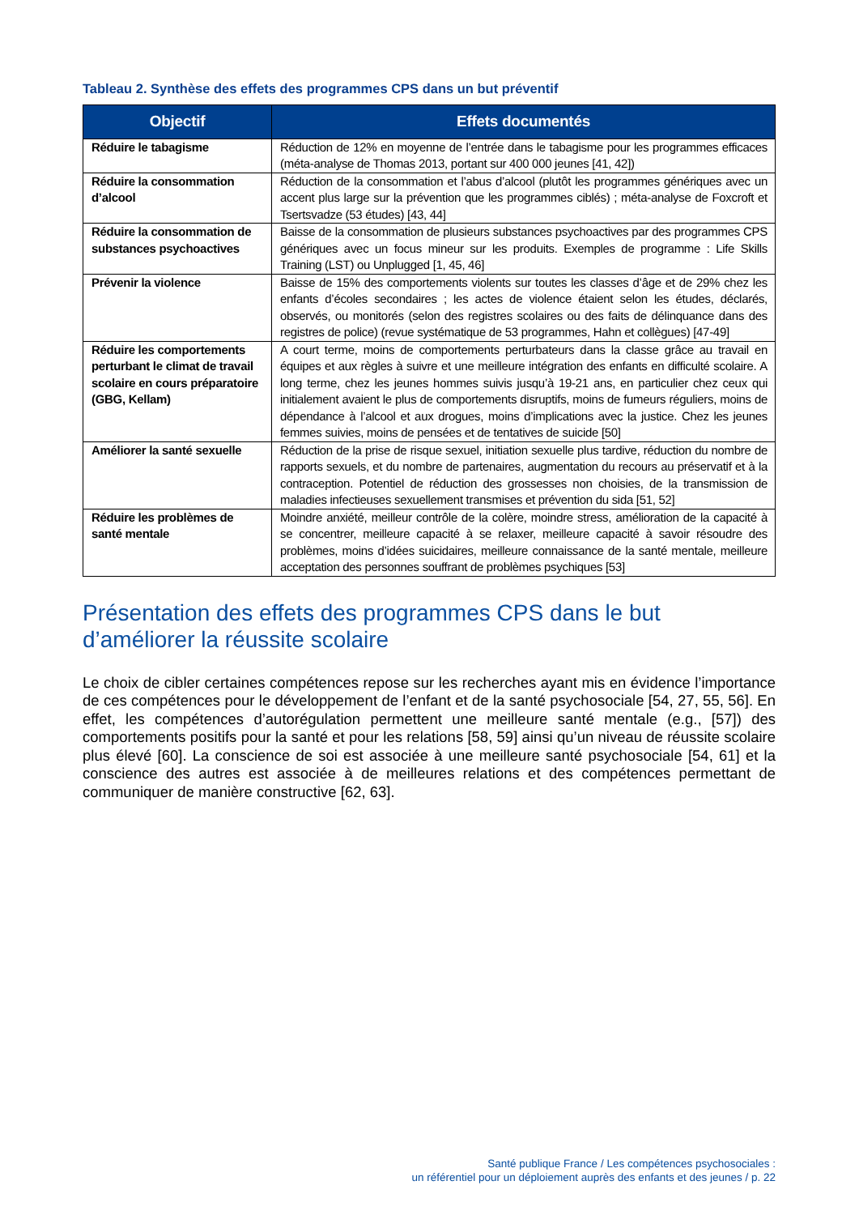Tableau 2. Synthèse des effets des programmes CPS dans un but préventif
| Objectif | Effets documentés |
| --- | --- |
| Réduire le tabagisme | Réduction de 12% en moyenne de l’entrée dans le tabagisme pour les programmes efficaces (méta-analyse de Thomas 2013, portant sur 400 000 jeunes [41, 42]) |
| Réduire la consommation d’alcool | Réduction de la consommation et l’abus d’alcool (plutôt les programmes génériques avec un accent plus large sur la prévention que les programmes ciblés) ; méta-analyse de Foxcroft et Tsertsvadze (53 études) [43, 44] |
| Réduire la consommation de substances psychoactives | Baisse de la consommation de plusieurs substances psychoactives par des programmes CPS génériques avec un focus mineur sur les produits. Exemples de programme : Life Skills Training (LST) ou Unplugged [1, 45, 46] |
| Prévenir la violence | Baisse de 15% des comportements violents sur toutes les classes d’âge et de 29% chez les enfants d’écoles secondaires ; les actes de violence étaient selon les études, déclarés, observés, ou monitorés (selon des registres scolaires ou des faits de délinquance dans des registres de police) (revue systématique de 53 programmes, Hahn et collègues) [47-49] |
| Réduire les comportements perturbant le climat de travail scolaire en cours préparatoire (GBG, Kellam) | A court terme, moins de comportements perturbateurs dans la classe grâce au travail en équipes et aux règles à suivre et une meilleure intégration des enfants en difficulté scolaire. A long terme, chez les jeunes hommes suivis jusqu’à 19-21 ans, en particulier chez ceux qui initialement avaient le plus de comportements disruptifs, moins de fumeurs réguliers, moins de dépendance à l’alcool et aux drogues, moins d’implications avec la justice. Chez les jeunes femmes suivies, moins de pensées et de tentatives de suicide [50] |
| Améliorer la santé sexuelle | Réduction de la prise de risque sexuel, initiation sexuelle plus tardive, réduction du nombre de rapports sexuels, et du nombre de partenaires, augmentation du recours au préservatif et à la contraception. Potentiel de réduction des grossesses non choisies, de la transmission de maladies infectieuses sexuellement transmises et prévention du sida [51, 52] |
| Réduire les problèmes de santé mentale | Moindre anxiété, meilleur contrôle de la colère, moindre stress, amélioration de la capacité à se concentrer, meilleure capacité à se relaxer, meilleure capacité à savoir résoudre des problèmes, moins d’idées suicidaires, meilleure connaissance de la santé mentale, meilleure acceptation des personnes souffrant de problèmes psychiques [53] |
Présentation des effets des programmes CPS dans le but d’améliorer la réussite scolaire
Le choix de cibler certaines compétences repose sur les recherches ayant mis en évidence l’importance de ces compétences pour le développement de l’enfant et de la santé psychosociale [54, 27, 55, 56]. En effet, les compétences d’autorégulation permettent une meilleure santé mentale (e.g., [57]) des comportements positifs pour la santé et pour les relations [58, 59] ainsi qu’un niveau de réussite scolaire plus élevé [60]. La conscience de soi est associée à une meilleure santé psychosociale [54, 61] et la conscience des autres est associée à de meilleures relations et des compétences permettant de communiquer de manière constructive [62, 63].
Santé publique France / Les compétences psychosociales :
un référentiel pour un déploiement auprès des enfants et des jeunes / p. 22